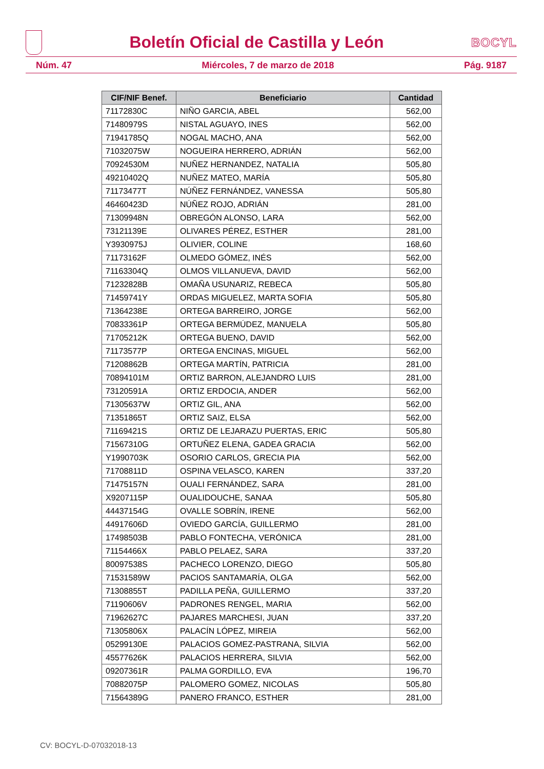Boletín Oficial de Castilla y León
BOCYL
Núm. 47 Miércoles, 7 de marzo de 2018 Pág. 9187
| CIF/NIF Benef. | Beneficiario | Cantidad |
| --- | --- | --- |
| 71172830C | NIÑO GARCIA, ABEL | 562,00 |
| 71480979S | NISTAL AGUAYO, INES | 562,00 |
| 71941785Q | NOGAL MACHO, ANA | 562,00 |
| 71032075W | NOGUEIRA HERRERO, ADRIÁN | 562,00 |
| 70924530M | NUÑEZ HERNANDEZ, NATALIA | 505,80 |
| 49210402Q | NUÑEZ MATEO, MARÍA | 505,80 |
| 71173477T | NÚÑEZ FERNÁNDEZ, VANESSA | 505,80 |
| 46460423D | NÚÑEZ ROJO, ADRIÁN | 281,00 |
| 71309948N | OBREGÓN ALONSO, LARA | 562,00 |
| 73121139E | OLIVARES PÉREZ, ESTHER | 281,00 |
| Y3930975J | OLIVIER, COLINE | 168,60 |
| 71173162F | OLMEDO GÓMEZ, INÉS | 562,00 |
| 71163304Q | OLMOS VILLANUEVA, DAVID | 562,00 |
| 71232828B | OMAÑA USUNARIZ, REBECA | 505,80 |
| 71459741Y | ORDAS MIGUELEZ, MARTA SOFIA | 505,80 |
| 71364238E | ORTEGA BARREIRO, JORGE | 562,00 |
| 70833361P | ORTEGA BERMÚDEZ, MANUELA | 505,80 |
| 71705212K | ORTEGA BUENO, DAVID | 562,00 |
| 71173577P | ORTEGA ENCINAS, MIGUEL | 562,00 |
| 71208862B | ORTEGA MARTÍN, PATRICIA | 281,00 |
| 70894101M | ORTIZ BARRON, ALEJANDRO LUIS | 281,00 |
| 73120591A | ORTIZ ERDOCIA, ANDER | 562,00 |
| 71305637W | ORTIZ GIL, ANA | 562,00 |
| 71351865T | ORTIZ SAIZ, ELSA | 562,00 |
| 71169421S | ORTIZ DE LEJARAZU PUERTAS, ERIC | 505,80 |
| 71567310G | ORTUÑEZ ELENA, GADEA GRACIA | 562,00 |
| Y1990703K | OSORIO CARLOS, GRECIA PIA | 562,00 |
| 71708811D | OSPINA VELASCO, KAREN | 337,20 |
| 71475157N | OUALI FERNÁNDEZ, SARA | 281,00 |
| X9207115P | OUALIDOUCHE, SANAA | 505,80 |
| 44437154G | OVALLE SOBRÍN, IRENE | 562,00 |
| 44917606D | OVIEDO GARCÍA, GUILLERMO | 281,00 |
| 17498503B | PABLO FONTECHA, VERÓNICA | 281,00 |
| 71154466X | PABLO PELAEZ, SARA | 337,20 |
| 80097538S | PACHECO LORENZO, DIEGO | 505,80 |
| 71531589W | PACIOS SANTAMARÍA, OLGA | 562,00 |
| 71308855T | PADILLA PEÑA, GUILLERMO | 337,20 |
| 71190606V | PADRONES RENGEL, MARIA | 562,00 |
| 71962627C | PAJARES MARCHESI, JUAN | 337,20 |
| 71305806X | PALACÍN LÓPEZ, MIREIA | 562,00 |
| 05299130E | PALACIOS GOMEZ-PASTRANA, SILVIA | 562,00 |
| 45577626K | PALACIOS HERRERA, SILVIA | 562,00 |
| 09207361R | PALMA GORDILLO, EVA | 196,70 |
| 70882075P | PALOMERO GOMEZ, NICOLAS | 505,80 |
| 71564389G | PANERO FRANCO, ESTHER | 281,00 |
CV: BOCYL-D-07032018-13